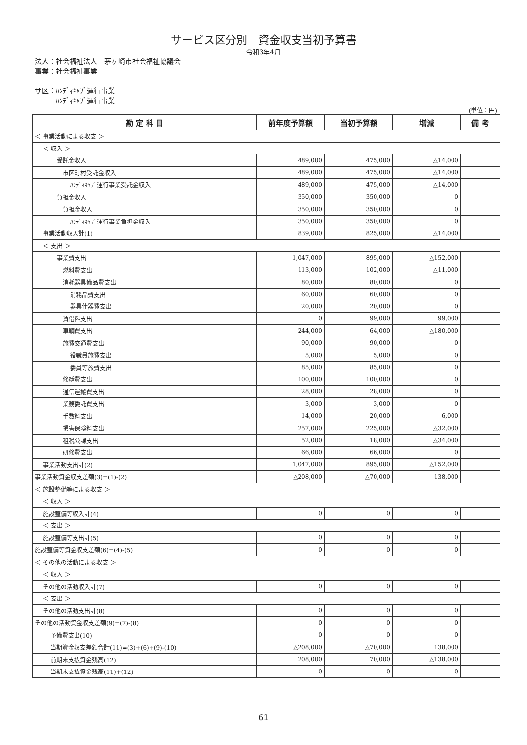サービス区分別　資金収支当初予算書
令和3年4月
法人：社会福祉法人　茅ヶ崎市社会福祉協議会
事業：社会福祉事業
サ区：ﾊﾝﾃﾞｨｷｬﾌﾞ運行事業
　　　ﾊﾝﾃﾞｨｷｬﾌﾞ運行事業
(単位：円)
| 勘 定 科 目 | 前年度予算額 | 当初予算額 | 増減 | 備 考 |
| --- | --- | --- | --- | --- |
| ＜ 事業活動による収支 ＞ | | | | |
| ＜ 収入 ＞ | | | | |
| 受託金収入 | 489,000 | 475,000 | △14,000 | |
| 市区町村受託金収入 | 489,000 | 475,000 | △14,000 | |
| ﾊﾝﾃﾞｨｷｬﾌﾞ運行事業受託金収入 | 489,000 | 475,000 | △14,000 | |
| 負担金収入 | 350,000 | 350,000 | 0 | |
| 負担金収入 | 350,000 | 350,000 | 0 | |
| ﾊﾝﾃﾞｨｷｬﾌﾞ運行事業負担金収入 | 350,000 | 350,000 | 0 | |
| 事業活動収入計(1) | 839,000 | 825,000 | △14,000 | |
| ＜ 支出 ＞ | | | | |
| 事業費支出 | 1,047,000 | 895,000 | △152,000 | |
| 燃料費支出 | 113,000 | 102,000 | △11,000 | |
| 消耗器具備品費支出 | 80,000 | 80,000 | 0 | |
| 消耗品費支出 | 60,000 | 60,000 | 0 | |
| 器具什器費支出 | 20,000 | 20,000 | 0 | |
| 賃借料支出 | 0 | 99,000 | 99,000 | |
| 車輌費支出 | 244,000 | 64,000 | △180,000 | |
| 旅費交通費支出 | 90,000 | 90,000 | 0 | |
| 役職員旅費支出 | 5,000 | 5,000 | 0 | |
| 委員等旅費支出 | 85,000 | 85,000 | 0 | |
| 修繕費支出 | 100,000 | 100,000 | 0 | |
| 通信運搬費支出 | 28,000 | 28,000 | 0 | |
| 業務委託費支出 | 3,000 | 3,000 | 0 | |
| 手数料支出 | 14,000 | 20,000 | 6,000 | |
| 損害保険料支出 | 257,000 | 225,000 | △32,000 | |
| 租税公課支出 | 52,000 | 18,000 | △34,000 | |
| 研修費支出 | 66,000 | 66,000 | 0 | |
| 事業活動支出計(2) | 1,047,000 | 895,000 | △152,000 | |
| 事業活動資金収支差額(3)=(1)-(2) | △208,000 | △70,000 | 138,000 | |
| ＜ 施設整備等による収支 ＞ | | | | |
| ＜ 収入 ＞ | | | | |
| 施設整備等収入計(4) | 0 | 0 | 0 | |
| ＜ 支出 ＞ | | | | |
| 施設整備等支出計(5) | 0 | 0 | 0 | |
| 施設整備等資金収支差額(6)=(4)-(5) | 0 | 0 | 0 | |
| ＜ その他の活動による収支 ＞ | | | | |
| ＜ 収入 ＞ | | | | |
| その他の活動収入計(7) | 0 | 0 | 0 | |
| ＜ 支出 ＞ | | | | |
| その他の活動支出計(8) | 0 | 0 | 0 | |
| その他の活動資金収支差額(9)=(7)-(8) | 0 | 0 | 0 | |
| 予備費支出(10) | 0 | 0 | 0 | |
| 当期資金収支差額合計(11)=(3)+(6)+(9)-(10) | △208,000 | △70,000 | 138,000 | |
| 前期末支払資金残高(12) | 208,000 | 70,000 | △138,000 | |
| 当期末支払資金残高(11)+(12) | 0 | 0 | 0 | |
61